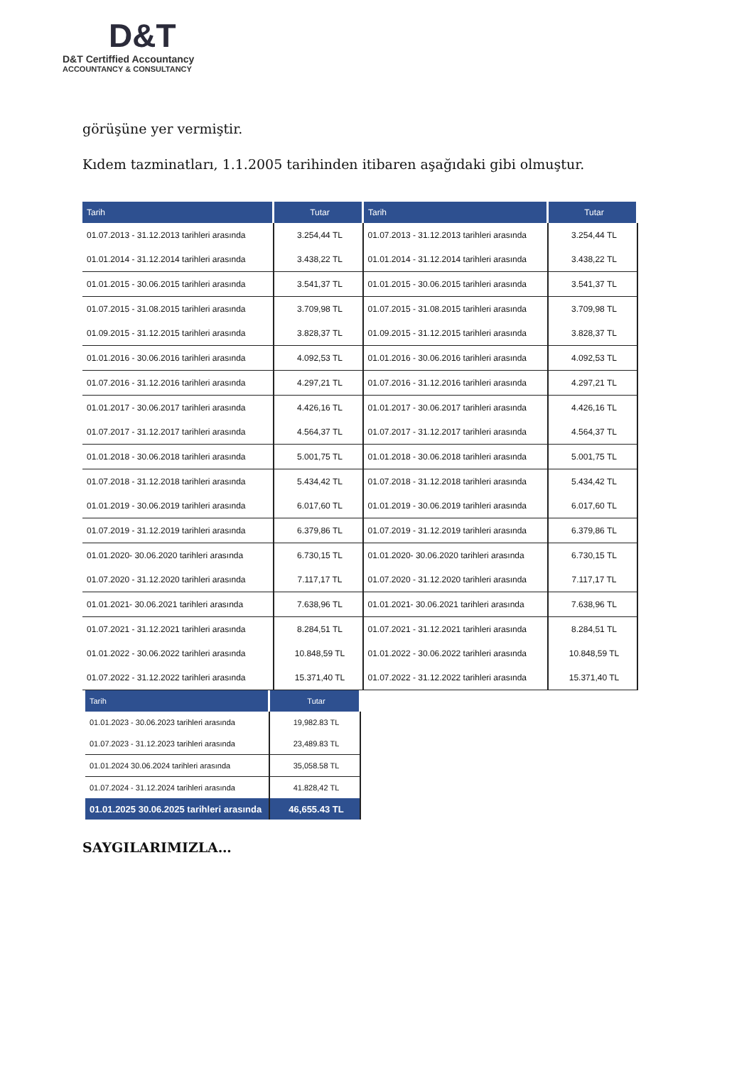D&T
D&T Certiffied Accountancy
ACCOUNTANCY & CONSULTANCY
görüşüne yer vermiştir.
Kıdem tazminatları, 1.1.2005 tarihinden itibaren aşağıdaki gibi olmuştur.
| Tarih | Tutar | Tarih | Tutar |
| --- | --- | --- | --- |
| 01.07.2013 - 31.12.2013 tarihleri arasında | 3.254,44 TL | 01.07.2013 - 31.12.2013 tarihleri arasında | 3.254,44 TL |
| 01.01.2014 - 31.12.2014 tarihleri arasında | 3.438,22 TL | 01.01.2014 - 31.12.2014 tarihleri arasında | 3.438,22 TL |
| 01.01.2015 - 30.06.2015 tarihleri arasında | 3.541,37 TL | 01.01.2015 - 30.06.2015 tarihleri arasında | 3.541,37 TL |
| 01.07.2015 - 31.08.2015 tarihleri arasında | 3.709,98 TL | 01.07.2015 - 31.08.2015 tarihleri arasında | 3.709,98 TL |
| 01.09.2015 - 31.12.2015 tarihleri arasında | 3.828,37 TL | 01.09.2015 - 31.12.2015 tarihleri arasında | 3.828,37 TL |
| 01.01.2016 - 30.06.2016 tarihleri arasında | 4.092,53 TL | 01.01.2016 - 30.06.2016 tarihleri arasında | 4.092,53 TL |
| 01.07.2016 - 31.12.2016 tarihleri arasında | 4.297,21 TL | 01.07.2016 - 31.12.2016 tarihleri arasında | 4.297,21 TL |
| 01.01.2017 - 30.06.2017 tarihleri arasında | 4.426,16 TL | 01.01.2017 - 30.06.2017 tarihleri arasında | 4.426,16 TL |
| 01.07.2017 - 31.12.2017 tarihleri arasında | 4.564,37 TL | 01.07.2017 - 31.12.2017 tarihleri arasında | 4.564,37 TL |
| 01.01.2018 - 30.06.2018 tarihleri arasında | 5.001,75 TL | 01.01.2018 - 30.06.2018 tarihleri arasında | 5.001,75 TL |
| 01.07.2018 - 31.12.2018 tarihleri arasında | 5.434,42 TL | 01.07.2018 - 31.12.2018 tarihleri arasında | 5.434,42 TL |
| 01.01.2019 - 30.06.2019 tarihleri arasında | 6.017,60 TL | 01.01.2019 - 30.06.2019 tarihleri arasında | 6.017,60 TL |
| 01.07.2019 - 31.12.2019 tarihleri arasında | 6.379,86 TL | 01.07.2019 - 31.12.2019 tarihleri arasında | 6.379,86 TL |
| 01.01.2020- 30.06.2020 tarihleri arasında | 6.730,15 TL | 01.01.2020- 30.06.2020 tarihleri arasında | 6.730,15 TL |
| 01.07.2020 - 31.12.2020 tarihleri arasında | 7.117,17 TL | 01.07.2020 - 31.12.2020 tarihleri arasında | 7.117,17 TL |
| 01.01.2021- 30.06.2021 tarihleri arasında | 7.638,96 TL | 01.01.2021- 30.06.2021 tarihleri arasında | 7.638,96 TL |
| 01.07.2021 - 31.12.2021 tarihleri arasında | 8.284,51 TL | 01.07.2021 - 31.12.2021 tarihleri arasında | 8.284,51 TL |
| 01.01.2022 - 30.06.2022 tarihleri arasında | 10.848,59 TL | 01.01.2022 - 30.06.2022 tarihleri arasında | 10.848,59 TL |
| 01.07.2022 - 31.12.2022 tarihleri arasında | 15.371,40 TL | 01.07.2022 - 31.12.2022 tarihleri arasında | 15.371,40 TL |
| Tarih | Tutar |
| --- | --- |
| 01.01.2023 - 30.06.2023 tarihleri arasında | 19,982.83 TL |
| 01.07.2023 - 31.12.2023 tarihleri arasında | 23,489.83 TL |
| 01.01.2024 30.06.2024 tarihleri arasında | 35,058.58 TL |
| 01.07.2024 - 31.12.2024 tarihleri arasında | 41.828,42 TL |
| 01.01.2025 30.06.2025 tarihleri arasında | 46,655.43 TL |
SAYGILARIMIZLA…